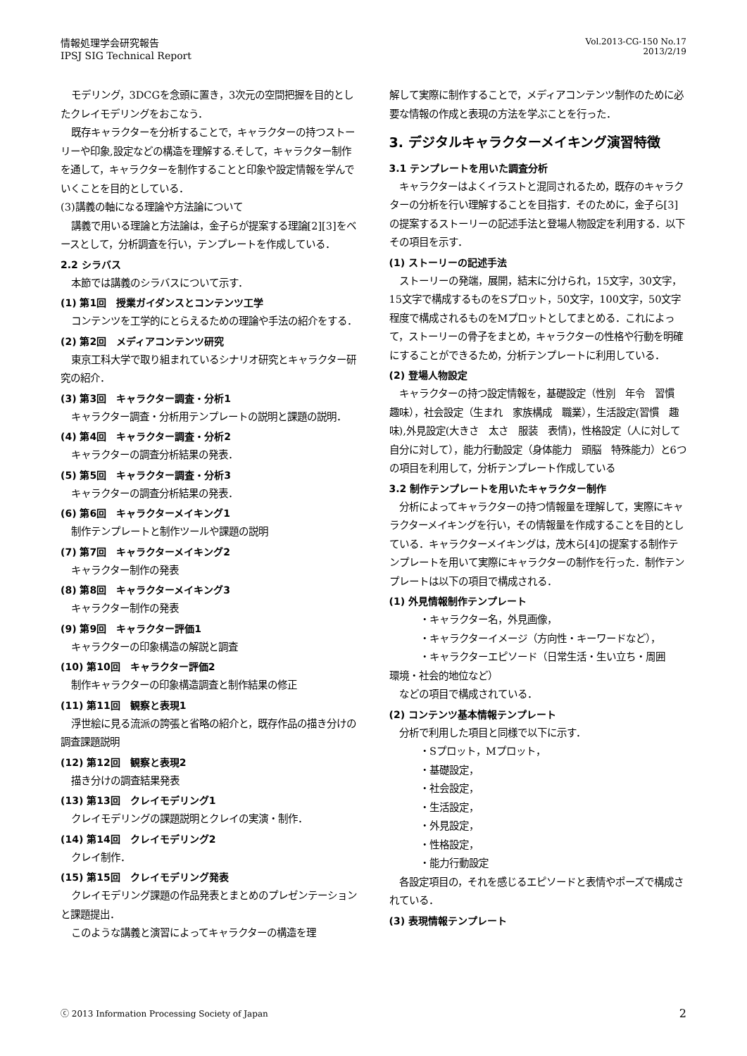情報処理学会研究報告
IPSJ SIG Technical Report
Vol.2013-CG-150 No.17
2013/2/19
モデリング，3DCGを念頭に置き，3次元の空間把握を目的としたクレイモデリングをおこなう．
既存キャラクターを分析することで，キャラクターの持つストーリーや印象,設定などの構造を理解する.そして，キャラクター制作を通して，キャラクターを制作することと印象や設定情報を学んでいくことを目的としている．
(3)講義の軸になる理論や方法論について
講義で用いる理論と方法論は，金子らが提案する理論[2][3]をベースとして，分析調査を行い，テンプレートを作成している．
2.2 シラバス
本節では講義のシラバスについて示す．
(1) 第1回　授業ガイダンスとコンテンツ工学
コンテンツを工学的にとらえるための理論や手法の紹介をする．
(2) 第2回　メディアコンテンツ研究
東京工科大学で取り組まれているシナリオ研究とキャラクター研究の紹介．
(3) 第3回　キャラクター調査・分析1
キャラクター調査・分析用テンプレートの説明と課題の説明．
(4) 第4回　キャラクター調査・分析2
キャラクターの調査分析結果の発表．
(5) 第5回　キャラクター調査・分析3
キャラクターの調査分析結果の発表．
(6) 第6回　キャラクターメイキング1
制作テンプレートと制作ツールや課題の説明
(7) 第7回　キャラクターメイキング2
キャラクター制作の発表
(8) 第8回　キャラクターメイキング3
キャラクター制作の発表
(9) 第9回　キャラクター評価1
キャラクターの印象構造の解説と調査
(10) 第10回　キャラクター評価2
制作キャラクターの印象構造調査と制作結果の修正
(11) 第11回　観察と表現1
浮世絵に見る流派の誇張と省略の紹介と，既存作品の描き分けの調査課題説明
(12) 第12回　観察と表現2
描き分けの調査結果発表
(13) 第13回　クレイモデリング1
クレイモデリングの課題説明とクレイの実演・制作．
(14) 第14回　クレイモデリング2
クレイ制作．
(15) 第15回　クレイモデリング発表
クレイモデリング課題の作品発表とまとめのプレゼンテーションと課題提出．
このような講義と演習によってキャラクターの構造を理
解して実際に制作することで，メディアコンテンツ制作のために必要な情報の作成と表現の方法を学ぶことを行った．
3. デジタルキャラクターメイキング演習特徴
3.1 テンプレートを用いた調査分析
キャラクターはよくイラストと混同されるため，既存のキャラクターの分析を行い理解することを目指す．そのために，金子ら[3]の提案するストーリーの記述手法と登場人物設定を利用する．以下その項目を示す．
(1) ストーリーの記述手法
ストーリーの発端，展開，結末に分けられ，15文字，30文字，15文字で構成するものをSプロット，50文字，100文字，50文字程度で構成されるものをMプロットとしてまとめる．これによって，ストーリーの骨子をまとめ，キャラクターの性格や行動を明確にすることができるため，分析テンプレートに利用している．
(2) 登場人物設定
キャラクターの持つ設定情報を，基礎設定（性別　年令　習慣　趣味），社会設定（生まれ　家族構成　職業），生活設定(習慣　趣味),外見設定(大きさ　太さ　服装　表情)，性格設定（人に対して　自分に対して），能力行動設定（身体能力　頭脳　特殊能力）と6つの項目を利用して，分析テンプレート作成している
3.2 制作テンプレートを用いたキャラクター制作
分析によってキャラクターの持つ情報量を理解して，実際にキャラクターメイキングを行い，その情報量を作成することを目的としている．キャラクターメイキングは，茂木ら[4]の提案する制作テンプレートを用いて実際にキャラクターの制作を行った．制作テンプレートは以下の項目で構成される．
(1) 外見情報制作テンプレート
・キャラクター名，外見画像，
・キャラクターイメージ（方向性・キーワードなど），
・キャラクターエピソード（日常生活・生い立ち・周囲
環境・社会的地位など）
などの項目で構成されている．
(2) コンテンツ基本情報テンプレート
分析で利用した項目と同様で以下に示す．
・Sプロット，Mプロット，
・基礎設定，
・社会設定，
・生活設定，
・外見設定，
・性格設定，
・能力行動設定
各設定項目の，それを感じるエピソードと表情やポーズで構成されている．
(3) 表現情報テンプレート
ⓒ 2013 Information Processing Society of Japan
2